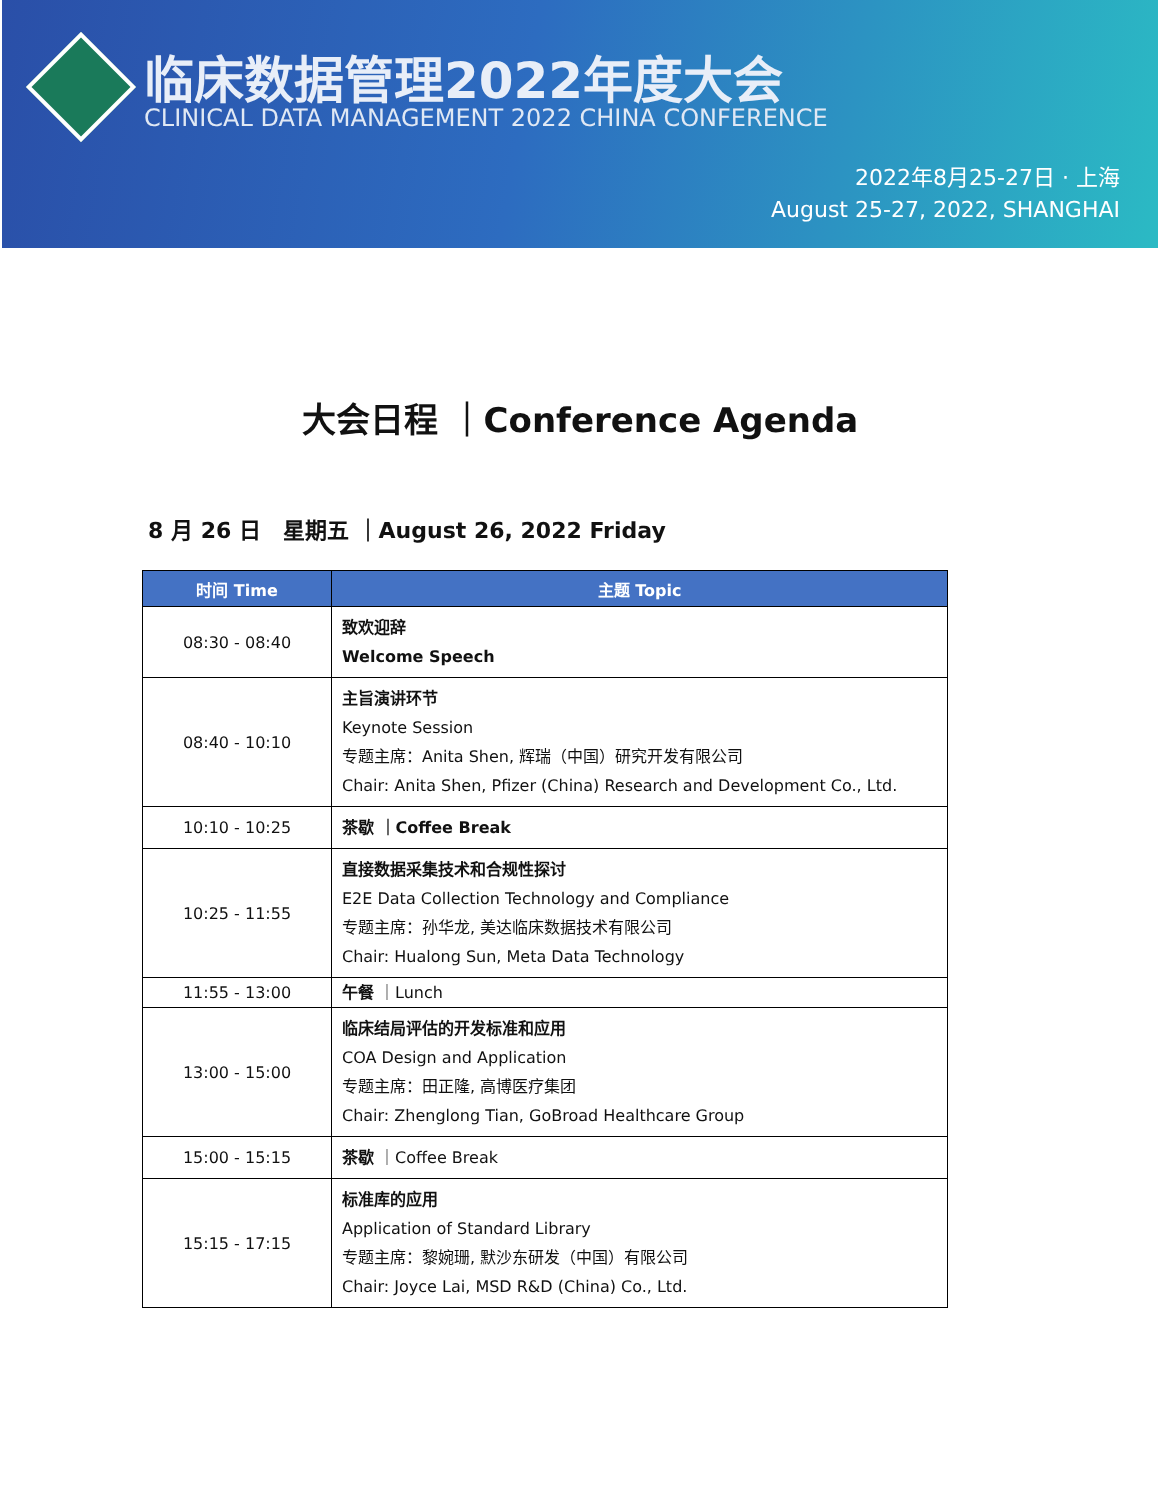临床数据管理2022年度大会
CLINICAL DATA MANAGEMENT 2022 CHINA CONFERENCE
2022年8月25-27日 · 上海
August 25-27, 2022, SHANGHAI
大会日程 ｜Conference Agenda
8 月 26 日　星期五 ｜August 26, 2022 Friday
| 时间 Time | 主题 Topic |
| --- | --- |
| 08:30 - 08:40 | 致欢迎辞 Welcome Speech |
| 08:40 - 10:10 | 主旨演讲环节 Keynote Session 专题主席：Anita Shen, 辉瑞（中国）研究开发有限公司 Chair: Anita Shen, Pfizer (China) Research and Development Co., Ltd. |
| 10:10 - 10:25 | 茶歇 ｜Coffee Break |
| 10:25 - 11:55 | 直接数据采集技术和合规性探讨 E2E Data Collection Technology and Compliance 专题主席：孙华龙, 美达临床数据技术有限公司 Chair: Hualong Sun, Meta Data Technology |
| 11:55 - 13:00 | 午餐 ｜Lunch |
| 13:00 - 15:00 | 临床结局评估的开发标准和应用 COA Design and Application 专题主席：田正隆, 高博医疗集团 Chair: Zhenglong Tian, GoBroad Healthcare Group |
| 15:00 - 15:15 | 茶歇 ｜Coffee Break |
| 15:15 - 17:15 | 标准库的应用 Application of Standard Library 专题主席：黎婉珊, 默沙东研发（中国）有限公司 Chair: Joyce Lai, MSD R&D (China) Co., Ltd. |